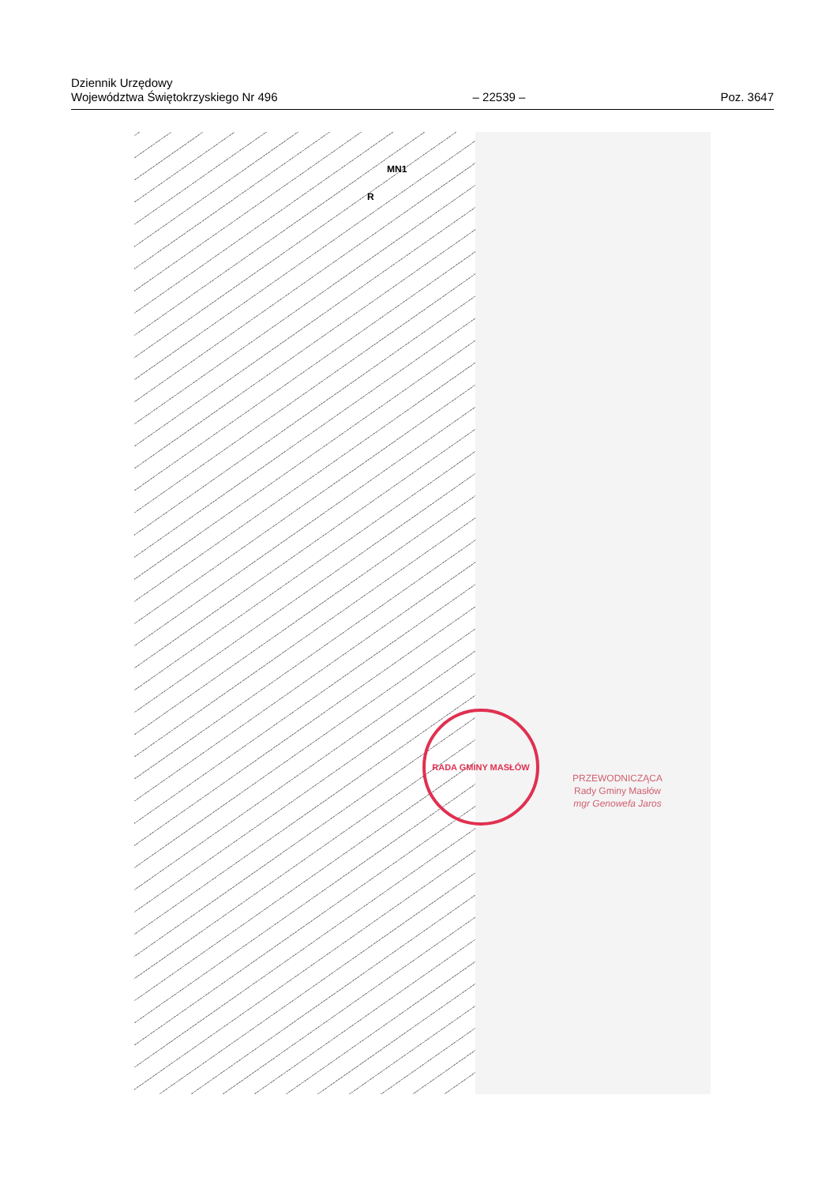Dziennik Urzędowy
Województwa Świętokrzyskiego Nr 496
– 22539 –
Poz. 3647
MN1
R
RADA GMINY MASŁÓW
PRZEWODNICZĄCA
Rady Gminy Masłów
mgr Genowefa Jaros